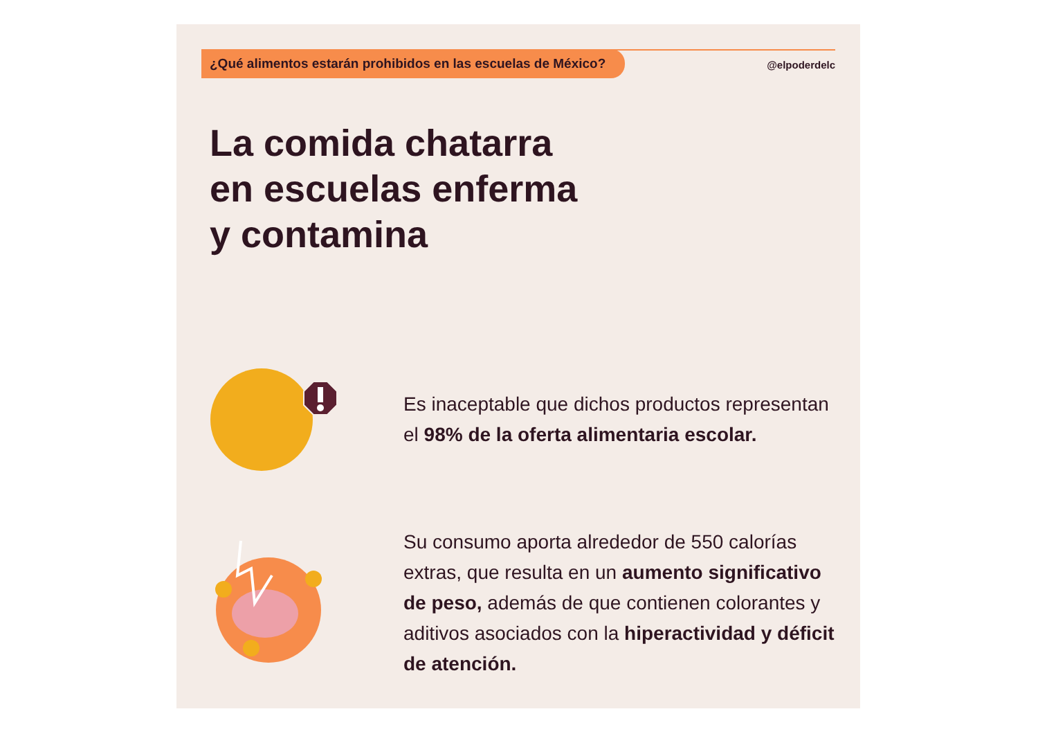¿Qué alimentos estarán prohibidos en las escuelas de México?
@elpoderdelc
La comida chatarra
en escuelas enferma
y contamina
Es inaceptable que dichos productos representan el 98% de la oferta alimentaria escolar.
Su consumo aporta alrededor de 550 calorías extras, que resulta en un aumento significativo de peso, además de que contienen colorantes y aditivos asociados con la hiperactividad y déficit de atención.